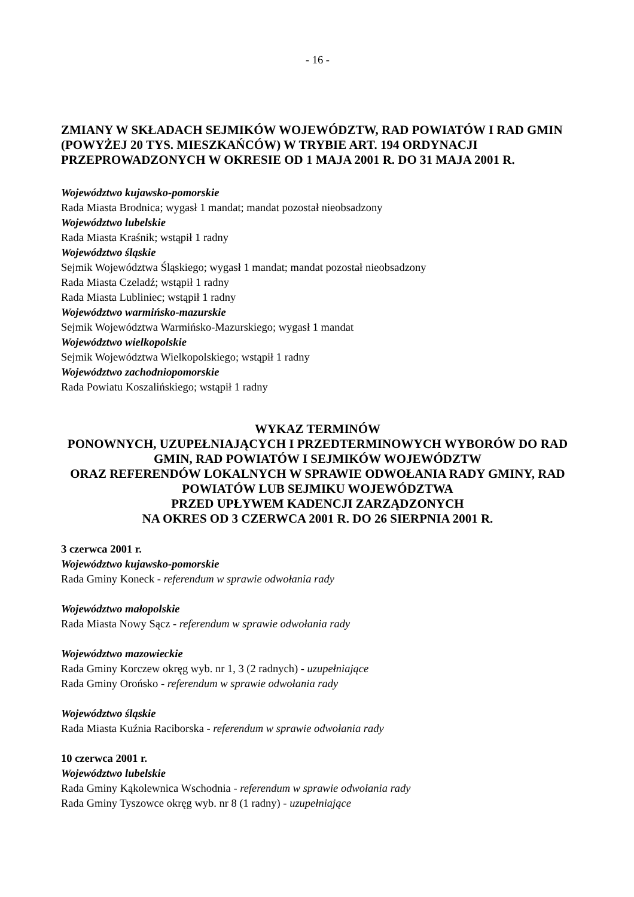- 16 -
ZMIANY W SKŁADACH SEJMIKÓW WOJEWÓDZTW, RAD POWIATÓW I RAD GMIN (POWYŻEJ 20 TYS. MIESZKAŃCÓW) W TRYBIE ART. 194 ORDYNACJI PRZEPROWADZONYCH W OKRESIE OD 1 MAJA 2001 R. DO 31 MAJA 2001 R.
Województwo kujawsko-pomorskie
Rada Miasta Brodnica; wygasł 1 mandat; mandat pozostał nieobsadzony
Województwo lubelskie
Rada Miasta Kraśnik; wstąpił 1 radny
Województwo śląskie
Sejmik Województwa Śląskiego; wygasł 1 mandat; mandat pozostał nieobsadzony
Rada Miasta Czeladź; wstąpił 1 radny
Rada Miasta Lubliniec; wstąpił 1 radny
Województwo warmińsko-mazurskie
Sejmik Województwa Warmińsko-Mazurskiego; wygasł 1 mandat
Województwo wielkopolskie
Sejmik Województwa Wielkopolskiego; wstąpił 1 radny
Województwo zachodniopomorskie
Rada Powiatu Koszalińskiego; wstąpił 1 radny
WYKAZ TERMINÓW
PONOWNYCH, UZUPEŁNIAJĄCYCH I PRZEDTERMINOWYCH WYBORÓW DO RAD GMIN, RAD POWIATÓW I SEJMIKÓW WOJEWÓDZTW
ORAZ REFERENDÓW LOKALNYCH W SPRAWIE ODWOŁANIA RADY GMINY, RAD POWIATÓW LUB SEJMIKU WOJEWÓDZTWA
PRZED UPŁYWEM KADENCJI ZARZĄDZONYCH
NA OKRES OD 3 CZERWCA 2001 R. DO 26 SIERPNIA 2001 R.
3 czerwca 2001 r.
Województwo kujawsko-pomorskie
Rada Gminy Koneck - referendum w sprawie odwołania rady
Województwo małopolskie
Rada Miasta Nowy Sącz - referendum w sprawie odwołania rady
Województwo mazowieckie
Rada Gminy Korczew okręg wyb. nr 1, 3 (2 radnych) - uzupełniające
Rada Gminy Orońsko - referendum w sprawie odwołania rady
Województwo śląskie
Rada Miasta Kuźnia Raciborska - referendum w sprawie odwołania rady
10 czerwca 2001 r.
Województwo lubelskie
Rada Gminy Kąkolewnica Wschodnia - referendum w sprawie odwołania rady
Rada Gminy Tyszowce okręg wyb. nr 8 (1 radny) - uzupełniające